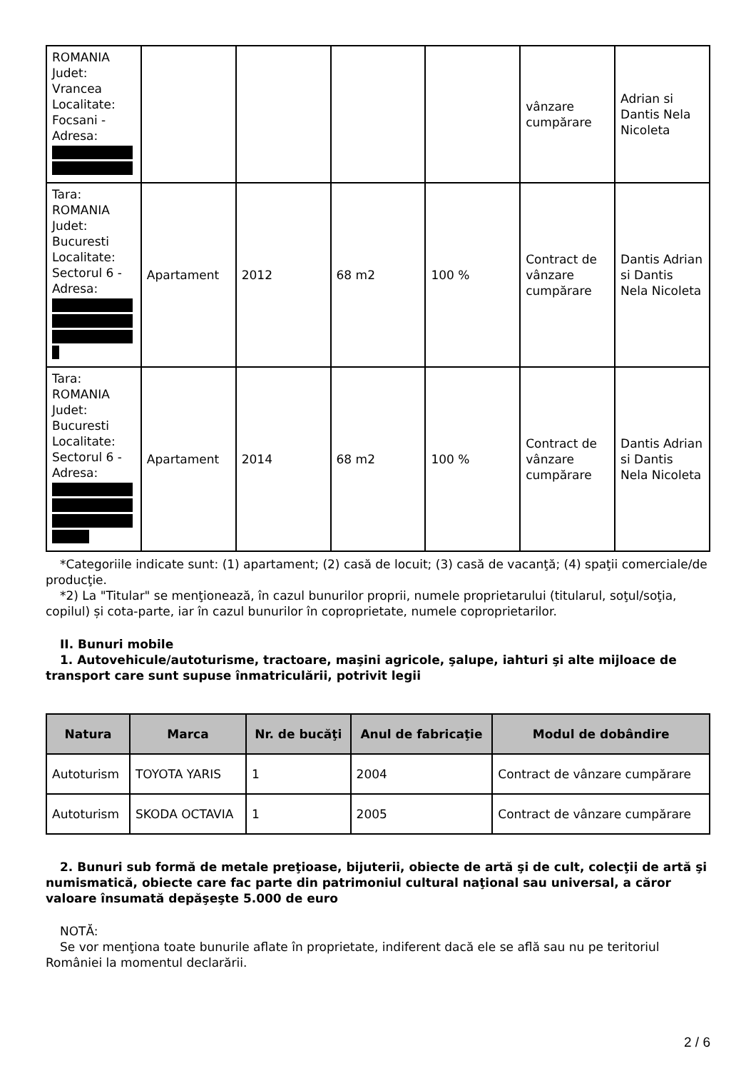| ROMANIA Judet: Vrancea Localitate: Focsani - Adresa: | | | | | vânzare cumpărare | Adrian si Dantis Nela Nicoleta |
| Tara: ROMANIA Judet: Bucuresti Localitate: Sectorul 6 - Adresa: | Apartament | 2012 | 68 m2 | 100 % | Contract de vânzare cumpărare | Dantis Adrian si Dantis Nela Nicoleta |
| Tara: ROMANIA Judet: Bucuresti Localitate: Sectorul 6 - Adresa: | Apartament | 2014 | 68 m2 | 100 % | Contract de vânzare cumpărare | Dantis Adrian si Dantis Nela Nicoleta |
*Categoriile indicate sunt: (1) apartament; (2) casă de locuit; (3) casă de vacanţă; (4) spaţii comerciale/de producţie.
*2) La "Titular" se menţionează, în cazul bunurilor proprii, numele proprietarului (titularul, soţul/soţia, copilul) și cota-parte, iar în cazul bunurilor în coproprietate, numele coproprietarilor.
II. Bunuri mobile
1. Autovehicule/autoturisme, tractoare, maşini agricole, şalupe, iahturi şi alte mijloace de transport care sunt supuse înmatriculării, potrivit legii
| Natura | Marca | Nr. de bucăţi | Anul de fabricaţie | Modul de dobândire |
| --- | --- | --- | --- | --- |
| Autoturism | TOYOTA YARIS | 1 | 2004 | Contract de vânzare cumpărare |
| Autoturism | SKODA OCTAVIA | 1 | 2005 | Contract de vânzare cumpărare |
2. Bunuri sub formă de metale preţioase, bijuterii, obiecte de artă şi de cult, colecţii de artă şi numismatică, obiecte care fac parte din patrimoniul cultural naţional sau universal, a căror valoare însumată depăşeşte 5.000 de euro
NOTĂ:
Se vor menţiona toate bunurile aflate în proprietate, indiferent dacă ele se află sau nu pe teritoriul României la momentul declarării.
2 / 6